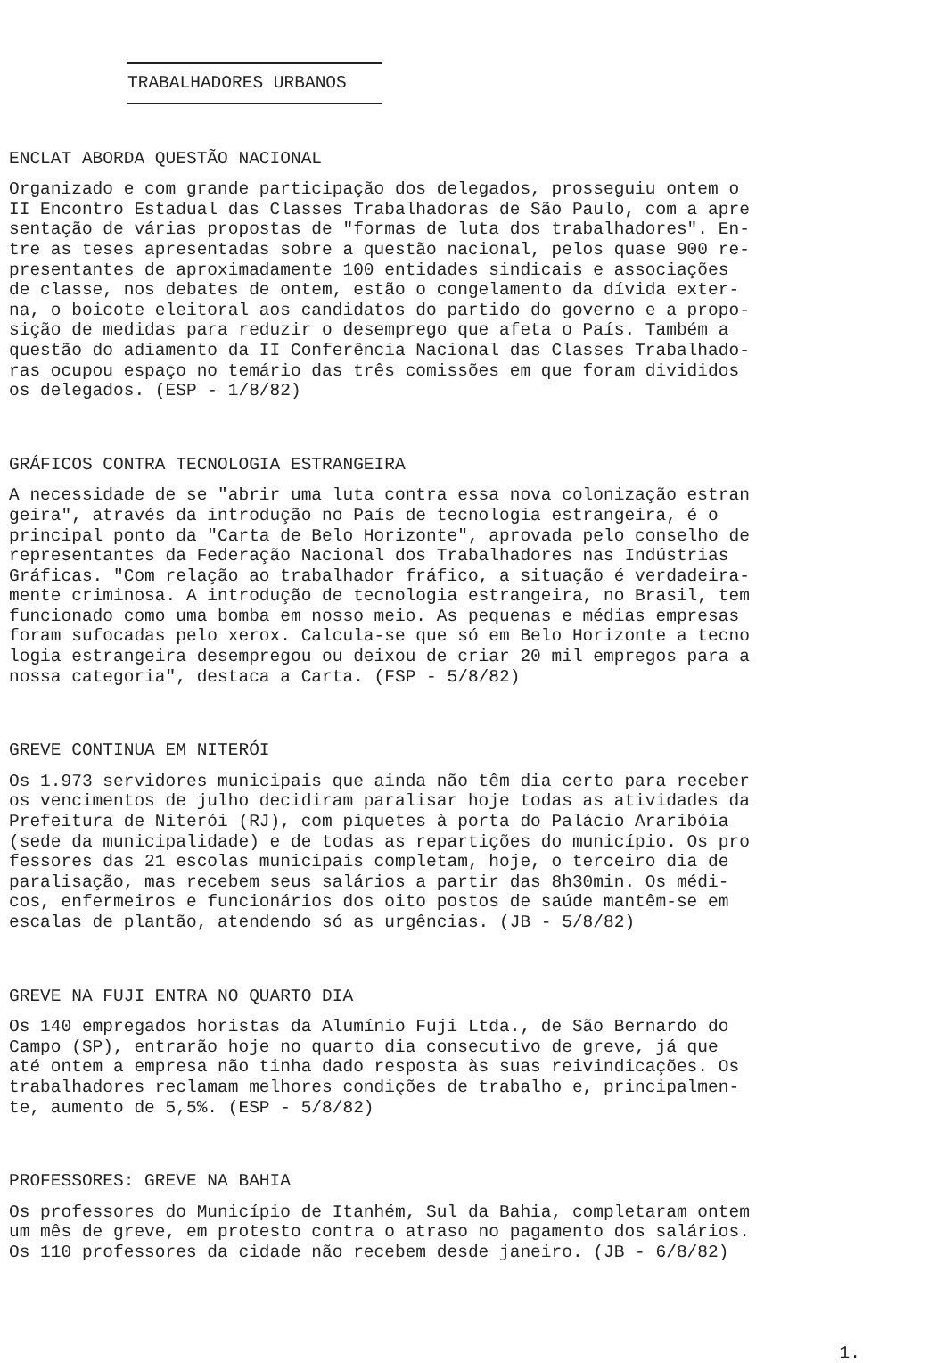TRABALHADORES URBANOS
ENCLAT ABORDA QUESTÃO NACIONAL
Organizado e com grande participação dos delegados, prosseguiu ontem o II Encontro Estadual das Classes Trabalhadoras de São Paulo, com a apre sentação de várias propostas de "formas de luta dos trabalhadores". En- tre as teses apresentadas sobre a questão nacional, pelos quase 900 re- presentantes de aproximadamente 100 entidades sindicais e associações de classe, nos debates de ontem, estão o congelamento da dívida exter- na, o boicote eleitoral aos candidatos do partido do governo e a propo- sição de medidas para reduzir o desemprego que afeta o País. Também a questão do adiamento da II Conferência Nacional das Classes Trabalhado- ras ocupou espaço no temário das três comissões em que foram divididos os delegados. (ESP - 1/8/82)
GRÁFICOS CONTRA TECNOLOGIA ESTRANGEIRA
A necessidade de se "abrir uma luta contra essa nova colonização estran geira", através da introdução no País de tecnologia estrangeira, é o principal ponto da "Carta de Belo Horizonte", aprovada pelo conselho de representantes da Federação Nacional dos Trabalhadores nas Indústrias Gráficas. "Com relação ao trabalhador fráfico, a situação é verdadeira- mente criminosa. A introdução de tecnologia estrangeira, no Brasil, tem funcionado como uma bomba em nosso meio. As pequenas e médias empresas foram sufocadas pelo xerox. Calcula-se que só em Belo Horizonte a tecno logia estrangeira desempregou ou deixou de criar 20 mil empregos para a nossa categoria", destaca a Carta. (FSP - 5/8/82)
GREVE CONTINUA EM NITERÓI
Os 1.973 servidores municipais que ainda não têm dia certo para receber os vencimentos de julho decidiram paralisar hoje todas as atividades da Prefeitura de Niterói (RJ), com piquetes à porta do Palácio Araribóia (sede da municipalidade) e de todas as repartições do município. Os pro fessores das 21 escolas municipais completam, hoje, o terceiro dia de paralisação, mas recebem seus salários a partir das 8h30min. Os médi- cos, enfermeiros e funcionários dos oito postos de saúde mantêm-se em escalas de plantão, atendendo só as urgências. (JB - 5/8/82)
GREVE NA FUJI ENTRA NO QUARTO DIA
Os 140 empregados horistas da Alumínio Fuji Ltda., de São Bernardo do Campo (SP), entrarão hoje no quarto dia consecutivo de greve, já que até ontem a empresa não tinha dado resposta às suas reivindicações. Os trabalhadores reclamam melhores condições de trabalho e, principalmen- te, aumento de 5,5%. (ESP - 5/8/82)
PROFESSORES: GREVE NA BAHIA
Os professores do Município de Itanhém, Sul da Bahia, completaram ontem um mês de greve, em protesto contra o atraso no pagamento dos salários. Os 110 professores da cidade não recebem desde janeiro. (JB - 6/8/82)
1.